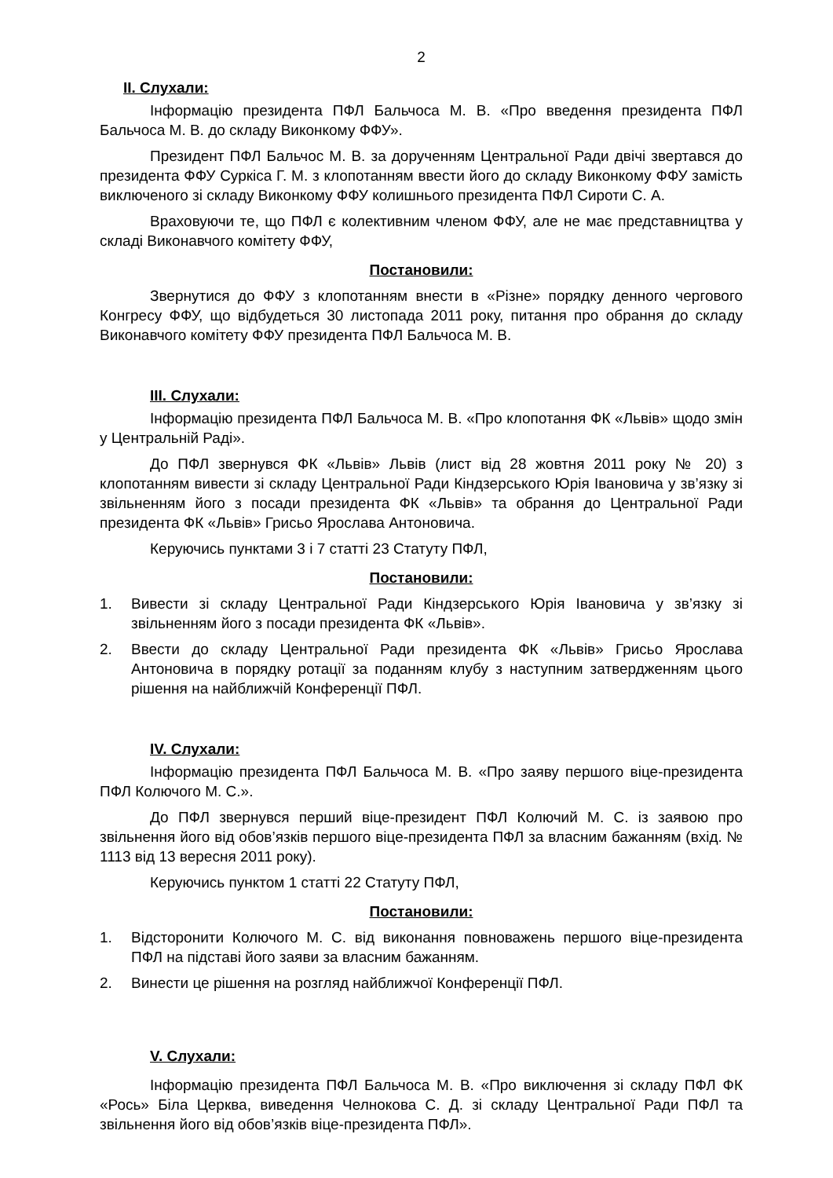2
ІІ. Слухали:
Інформацію президента ПФЛ Бальчоса М. В. «Про введення президента ПФЛ Бальчоса М. В. до складу Виконкому ФФУ».
Президент ПФЛ Бальчос М. В. за дорученням Центральної Ради двічі звертався до президента ФФУ Суркіса Г. М. з клопотанням ввести його до складу Виконкому ФФУ замість виключеного зі складу Виконкому ФФУ колишнього президента ПФЛ Сироти С. А.
Враховуючи те, що ПФЛ є колективним членом ФФУ, але не має представництва у складі Виконавчого комітету ФФУ,
Постановили:
Звернутися до ФФУ з клопотанням внести в «Різне» порядку денного чергового Конгресу ФФУ, що відбудеться 30 листопада 2011 року, питання про обрання до складу Виконавчого комітету ФФУ президента ПФЛ Бальчоса М. В.
ІІІ. Слухали:
Інформацію президента ПФЛ Бальчоса М. В. «Про клопотання ФК «Львів» щодо змін у Центральній Раді».
До ПФЛ звернувся ФК «Львів» Львів (лист від 28 жовтня 2011 року № 20) з клопотанням вивести зі складу Центральної Ради Кіндзерського Юрія Івановича у зв’язку зі звільненням його з посади президента ФК «Львів» та обрання до Центральної Ради президента ФК «Львів» Грисьо Ярослава Антоновича.
Керуючись пунктами 3 і 7 статті 23 Статуту ПФЛ,
Постановили:
1. Вивести зі складу Центральної Ради Кіндзерського Юрія Івановича у зв’язку зі звільненням його з посади президента ФК «Львів».
2. Ввести до складу Центральної Ради президента ФК «Львів» Грисьо Ярослава Антоновича в порядку ротації за поданням клубу з наступним затвердженням цього рішення на найближчій Конференції ПФЛ.
ІV. Слухали:
Інформацію президента ПФЛ Бальчоса М. В. «Про заяву першого віце-президента ПФЛ Колючого М. С.».
До ПФЛ звернувся перший віце-президент ПФЛ Колючий М. С. із заявою про звільнення його від обов’язків першого віце-президента ПФЛ за власним бажанням (вхід. № 1113 від 13 вересня 2011 року).
Керуючись пунктом 1 статті 22 Статуту ПФЛ,
Постановили:
1. Відсторонити Колючого М. С. від виконання повноважень першого віце-президента ПФЛ на підставі його заяви за власним бажанням.
2. Винести це рішення на розгляд найближчої Конференції ПФЛ.
V. Слухали:
Інформацію президента ПФЛ Бальчоса М. В. «Про виключення зі складу ПФЛ ФК «Рось» Біла Церква, виведення Челнокова С. Д. зі складу Центральної Ради ПФЛ та звільнення його від обов’язків віце-президента ПФЛ».